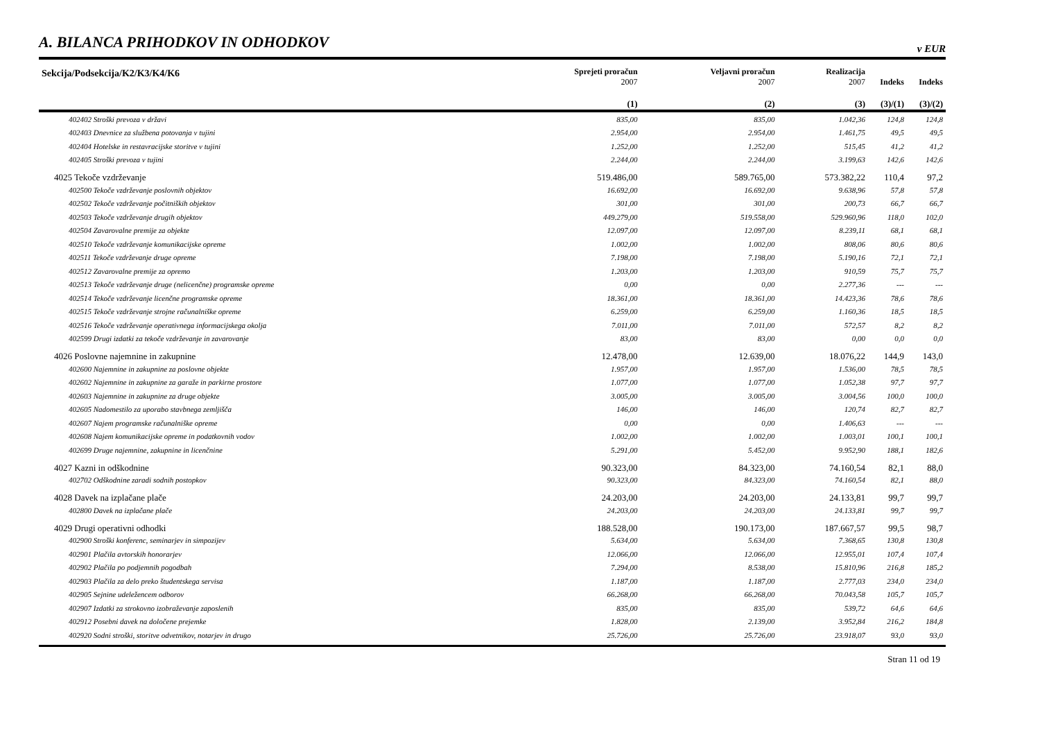A. BILANCA PRIHODKOV IN ODHODKOV
v EUR
| Sekcija/Podsekcija/K2/K3/K4/K6 | Sprejeti proračun 2007 | Veljavni proračun 2007 | Realizacija 2007 | Indeks | Indeks |
| --- | --- | --- | --- | --- | --- |
| | (1) | (2) | (3) | (3)/(1) | (3)/(2) |
| 402402 Stroški prevoza v državi | 835,00 | 835,00 | 1.042,36 | 124,8 | 124,8 |
| 402403 Dnevnice za službena potovanja v tujini | 2.954,00 | 2.954,00 | 1.461,75 | 49,5 | 49,5 |
| 402404 Hotelske in restavracijske storitve v tujini | 1.252,00 | 1.252,00 | 515,45 | 41,2 | 41,2 |
| 402405 Stroški prevoza v tujini | 2.244,00 | 2.244,00 | 3.199,63 | 142,6 | 142,6 |
| 4025 Tekoče vzdrževanje | 519.486,00 | 589.765,00 | 573.382,22 | 110,4 | 97,2 |
| 402500 Tekoče vzdrževanje poslovnih objektov | 16.692,00 | 16.692,00 | 9.638,96 | 57,8 | 57,8 |
| 402502 Tekoče vzdrževanje počitniških objektov | 301,00 | 301,00 | 200,73 | 66,7 | 66,7 |
| 402503 Tekoče vzdrževanje drugih objektov | 449.279,00 | 519.558,00 | 529.960,96 | 118,0 | 102,0 |
| 402504 Zavarovalne premije za objekte | 12.097,00 | 12.097,00 | 8.239,11 | 68,1 | 68,1 |
| 402510 Tekoče vzdrževanje komunikacijske opreme | 1.002,00 | 1.002,00 | 808,06 | 80,6 | 80,6 |
| 402511 Tekoče vzdrževanje druge opreme | 7.198,00 | 7.198,00 | 5.190,16 | 72,1 | 72,1 |
| 402512 Zavarovalne premije za opremo | 1.203,00 | 1.203,00 | 910,59 | 75,7 | 75,7 |
| 402513 Tekoče vzdrževanje druge (nelicenčne) programske opreme | 0,00 | 0,00 | 2.277,36 | --- | --- |
| 402514 Tekoče vzdrževanje licenčne programske opreme | 18.361,00 | 18.361,00 | 14.423,36 | 78,6 | 78,6 |
| 402515 Tekoče vzdrževanje strojne računalniške opreme | 6.259,00 | 6.259,00 | 1.160,36 | 18,5 | 18,5 |
| 402516 Tekoče vzdrževanje operativnega informacijskega okolja | 7.011,00 | 7.011,00 | 572,57 | 8,2 | 8,2 |
| 402599 Drugi izdatki za tekoče vzdrževanje in zavarovanje | 83,00 | 83,00 | 0,00 | 0,0 | 0,0 |
| 4026 Poslovne najemnine in zakupnine | 12.478,00 | 12.639,00 | 18.076,22 | 144,9 | 143,0 |
| 402600 Najemnine in zakupnine za poslovne objekte | 1.957,00 | 1.957,00 | 1.536,00 | 78,5 | 78,5 |
| 402602 Najemnine in zakupnine za garaže in parkirne prostore | 1.077,00 | 1.077,00 | 1.052,38 | 97,7 | 97,7 |
| 402603 Najemnine in zakupnine za druge objekte | 3.005,00 | 3.005,00 | 3.004,56 | 100,0 | 100,0 |
| 402605 Nadomestilo za uporabo stavbnega zemljišča | 146,00 | 146,00 | 120,74 | 82,7 | 82,7 |
| 402607 Najem programske računalniške opreme | 0,00 | 0,00 | 1.406,63 | --- | --- |
| 402608 Najem komunikacijske opreme in podatkovnih vodov | 1.002,00 | 1.002,00 | 1.003,01 | 100,1 | 100,1 |
| 402699 Druge najemnine, zakupnine in licenčnine | 5.291,00 | 5.452,00 | 9.952,90 | 188,1 | 182,6 |
| 4027 Kazni in odškodnine | 90.323,00 | 84.323,00 | 74.160,54 | 82,1 | 88,0 |
| 402702 Odškodnine zaradi sodnih postopkov | 90.323,00 | 84.323,00 | 74.160,54 | 82,1 | 88,0 |
| 4028 Davek na izplačane plače | 24.203,00 | 24.203,00 | 24.133,81 | 99,7 | 99,7 |
| 402800 Davek na izplačane plače | 24.203,00 | 24.203,00 | 24.133,81 | 99,7 | 99,7 |
| 4029 Drugi operativni odhodki | 188.528,00 | 190.173,00 | 187.667,57 | 99,5 | 98,7 |
| 402900 Stroški konferenc, seminarjev in simpozijev | 5.634,00 | 5.634,00 | 7.368,65 | 130,8 | 130,8 |
| 402901 Plačila avtorskih honorarjev | 12.066,00 | 12.066,00 | 12.955,01 | 107,4 | 107,4 |
| 402902 Plačila po podjemnih pogodbah | 7.294,00 | 8.538,00 | 15.810,96 | 216,8 | 185,2 |
| 402903 Plačila za delo preko študentskega servisa | 1.187,00 | 1.187,00 | 2.777,03 | 234,0 | 234,0 |
| 402905 Sejnine udeležencem odborov | 66.268,00 | 66.268,00 | 70.043,58 | 105,7 | 105,7 |
| 402907 Izdatki za strokovno izobraževanje zaposlenih | 835,00 | 835,00 | 539,72 | 64,6 | 64,6 |
| 402912 Posebni davek na določene prejemke | 1.828,00 | 2.139,00 | 3.952,84 | 216,2 | 184,8 |
| 402920 Sodni stroški, storitve odvetnikov, notarjev in drugo | 25.726,00 | 25.726,00 | 23.918,07 | 93,0 | 93,0 |
Stran 11 od 19